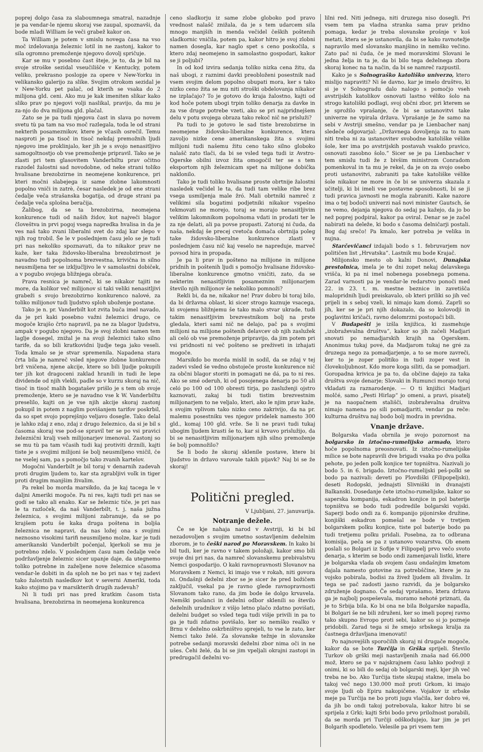poprej dolgo časa za slaboumnega smatral, nazadnje je pa vendar-le njemu skoraj vse zaupal, spoznavši, da bode mladi William še veči grabež kakor on.
Ta William je potem v smislu novega časa na vso moč izdelovanja železnic lotil in ne zastonj, kakor to sila ogromno premoženje njegovo dovolj spričuje.
Kar se mu v posebno čast šteje, je to, da je bil na svoje stroške sezidal vseučilišče v Kentucky, potem veliko, prekrasno poslopje za opere v New-Yorku in velikansko galerijo za slike. Svojim otrokom sezidal je v New-Yorku pet palač, od kterih se vsaka do 2 milijona gld. ceni. Ako mu je kak imeniten slikar kako sliko prav po njegovi volji naslikal, pravijo, da mu je za-njo do dva milijona gld. plačal.
Zato se je pa tudi njegova čast in slava po novem svetu tù pa tam na vso moč razlegala, toda le od strani nekterih posameznikov, ktere je včasih osrečil. Temu nasproti je pa tisoč in tisoč nekdaj premožnih ljudi njegovo ime proklinjalo, ker jih je s svojo nenasitljivo samogoltnostjo ob vse premoženje pripravil. Tako se je zlasti pri tem glasovitem Vanderbiltu prav očitno razodel žalostni sad novodobne, od neke strani toliko hvalisane brezobzirne in neomejene konkurence, pri kteri močni slabejega iz same zlobne lakomnosti popolno vniči in zatrè, česar nasledek je od ene strani čedalje veča strašanska bogatija, od druge strani pa čedalje veča splošna beračija.
Žalibog, da se ta brezobzirna, neomejena konkurence tudi od naših židov, kot največi blagor človeštva in prvi pogoj vsega napredka hvalisa in da je ves naš tako zvani liberalni svet do zdaj kar slepo v njih rog trobil. Še le v poslednjem času jelo se je tudi pri nas nekoliko spoznavati, da to nikakor prav ne kaže, ker taka židovsko-liberalna brezobzirnost je navadno tudi popolnoma brezvestna, krivična in silno neusmiljena ter se izključljivo le v samolastni dobiček, a v pogubo svojega bližnjega obrača.
Prava resnica je namreč, ki se nikakor tajiti ne more, da kolikor več milijonov si taki veliki nenasitljivi grabeži s svojo brezobzirno konkurenco nalové, za toliko milijonov tudi ljudstvo sploh uboženje postane.
Tako je n. pr. Vanderbilt kot zvita buča imel navado, da je pri kaki posebno važni železnici drugo, ce mogoče krajšo črto napravil, pa ne za blagor ljudstva, ampak v pogubo njegovo. Da je svoj zlobni namen tem laglje dosegel, znižal je na svoji železnici tako silno tarife, da so bili kratkovidni ljudje tega jako veseli. Toda kmalo se je stvar spremenila. Napadena stara črta bila je namreč vsled njegove zlobne konkurence brž vničena, njene akcije, ktere so bili ljudje pokupili ter jih kot dragoceni zaklad hranili in tudi že lepe dividende od njih vlekli, padle so v kurzu skoraj na nič, tisoč in tisoč malih bogatašev prišlo je s tem ob svoje premoženje, ktero se je navadno vse k W. Vanderbiltu preselilo, kajti on je vse njih akcije skoraj zastonj pokupil in potem z naglim povišanjem tarifov poskrbil, da so spet svojo poprejšnjo veljavo dosegle. Tako delal je lahko zdaj z eno, zdaj z drugo železnico, da si je bil s časoma skoraj vse pod-se spravil ter se po vsi pravici železnični kralj vseh milijonarjev imenoval. Zastonj so se mu tù pa tam včasih tudi kaj protiviti drznili, kajti tiste je s svojimi milijoni še bolj neusmiljeno vničil, če ne vselej sam, pa s pomočjo tako zvanih kartelov.
Mogočni Vanderbilt je bil toraj v denarnih zadevah proti drugim ljudem to, kar sta zgrabljivi volk in tiger proti drugim manjšim živalim.
Pa rekel bo morda marsikdo, da je kaj tacega le v daljni Ameriki mogoče. Pa ni res, kajti tudi pri nas se godí se tako ali enako. Kar se železnic tiče, je pri nas le ta razloček, da naš Vanderbilt, t. j. naša južna železnica, s svojimi milijoni zabranuje, da se po krajšem potu še kaka druga poštena in boljša železnica ne napravi, da nas ložej ona s svojimi neznosno visokimi tarifi neusmiljeno molze, kar je tudi amerikanski Vanderbilt počenjal, kjerkoli se mu je potrebno zdelo. V poslednjem času nam čedalje veče podržavljenje železnic sicer upanje daje, da utegnemo toliko potrebne in zaželjene nove železnice sčasoma vendar-le dobiti in da sploh ne bo pri nas v tej zadevi tako žalostnih nasledkov kot v severni Ameriki, toda kako stojimo pa v marsikterih drugih zadevah?
Ni li tudi pri nas pred kratkim časom tista hvalisana, brezobzirna in neomejena konkurenca
ceno sladkorju iz same zlobe globoko pod pravo vrednost nalašč znižala, da je s tem udarcem sila mnogo manjših in menda večidel čeških poštenih sladkornic vničila, potem pa, kakor hitro je svoj zlobni namen dosegla, kar naglo spet s ceno poskočila, s ktero zdaj neomejeno in samolastno gospodari, kakor se ji poljubi?
In od kod izvira sedanja toliko nizka cena žitu, da naš ubogi, z raznimi davki preobloženi posestnik nad vsem svojim delom popolno obupati mora, ker s tako nizko ceno žita se mu niti stroški obdelovanja nikakor ne izplačajo? To je gotovo do kraja žalostno, kajti od kod hoče potem ubogi trpin toliko denarja za davke in za vse druge potrebe vzeti, ako se pri najpridnejšem delu v potu svojega obraza tako rekoč nič ne prisluži?
Pa tudi to je gotovo le sad tiste brezobzirne in neomejene židovsko-liberalne konkurence, ktera zavoljo nizke cene amerikanskega žita s svojimi milijoni tudi našemu žitu ceno tako silno globoko nalašč zato tlači, da bi se vsled tega tudi iz Avstro-Ogerske obilni izvoz žita omogočil ter se s tem eksportom njih železnicam spet na milijone dobička naklonilo.
Tako je tudi toliko hvalisane proste obrtnije žalostni nasledek večidel le ta, da tudi tam velike ribe brez vsega usmiljenja male žró. Mali obrtniki namreč z velikimi sila bogatimi podjetniki nikakor vspešno tekmovati ne morejo, toraj se morajo nenasitljivim velikim lakomnikom popolnoma vdati in prodati ter le za nje delati, ali pa povse propasti. Zatoraj ni čuda, da naša, nekdaj še precej cvetoča domača obrtnija poleg take židovsko-liberalne konkurence zlasti v poslednjem času nič kaj veselo ne napreduje, marveč povsod hira in propada.
Je pa li prav in pošteno na milijone in milijone pridnih in poštenih ljudi s pomočjo hvalisane židovsko-liberalne konkurence gmotno vničiti, zato, da se nekterim nenasitljivim posameznim milijonarjem število njih milijonov še nekoliko pomnoži?
Rekli bi, da ne, nikakor ne! Prav dobro bi toraj bilo, da bi državna oblast, ki sicer strogo kaznuje vsacega, ki svojemu bližnjemu še tako malo stvar ukrade, tudi takim nenasitljivim brezvestnikom bolj na prste gledala, kteri sami nič ne delajo, pač pa s svojimi milijoni na milijone poštenih delavcev ob njih zaslužek ali celó ob vse premoženje pripravijo, da jim potem pri vsi pridnosti ni več pošteno se preživeti in izhajati mogoče.
Marsikdo bo morda mislil in sodil, da se zdaj v tej zadevi vsled še vedno obstoječe proste konkurence nič za občni blagor storiti in pomagati ne dá, pa to ni res. Ako se smé oderuh, ki od posojenega denarja po 50 ali celó po 100 od 100 obresti tirja, po zasluženji ojstro kaznovati, zakaj bi tudi tistim brezvestnim milijonarjem to ne veljalo, kteri, ako le njim prav kaže, s svojim vplivom tako nizko ceno zakrivijo, da na pr. malemu posestniku ves njegov pridelek namesto 300 gld., komaj 100 gld. vrže. Se li ne pravi tudi tukaj ubogim ljudem krasti še to, kar si krvavo prislužijo, da bi se nenasitljivim milijonarjem njih silno premoženje še bolj pomnožilo?
Se li bodo že skoraj sklenile postave, ktere bi ljudstvo in državo varovale takih pijavk? Naj bi se že skoraj!
Politični pregled.
V Ljubljani, 27. januvarija.
Notranje dežele.
Če se kje nahaja narod v Avstriji, ki bi bil nezadovoljen s svojim umetno sostavljenim deželnim zborom, je to češki narod po Moravskem. In kako bi bil tudi, ker je ravno v takem položaji, kakor smo bili svoje dni pri nas, da namreč slovanskemu prebivalstvu Nemci gospodarijo. O kaki ravnopravnosti Slovanov na Moravskem z Nemci, ki imajo vse v rokah, niti govora ni. Ondašnji deželni zbor se je sicer že pred božičem zaključil, vsekal pa je ravno glede ravnopravnosti Slovanom tako rano, da jim bode še dolgo krvavela. Nemški poslanci in deželni odbor sklenili so število deželnih uradnikov z višjo letno plačo zdatno povišati, deželni budget so vsled tega tudi višje privili in pa to ga je tudi zdatno povišalo, ker so nemško realko v Brnu v deželno oskrbništvo sprejeli, to vse le zato, ker Nemci tako želé. Za slovanske težnje in slovanske potrebe sedanji moravski deželni zbor nima oči in ne ušes. Čehi želé, da bi se jim vpeljali okrajni zastopi in predrugačil deželni vo-
lilni red. Niti jednega, niti druzega niso dosegli. Pri vsem tem pa vladna stranka sama prav pridno pomaga, kedar je treba slovanske prošnje v koš metati, ktera se je ustanovila, da bi se kako ravnotežje napravilo med slovansko manjšino in nemško večino. Zato pač ni čuda, če je med moravskimi Slovani le jedna želja in ta je, da bi bilo tega deželnega zbora skoraj konec na ta način, da bi se namreč razpustil.
Kako je s Solnograško katoliško univerzo, ktero mislijo napraviti? Ni še davno, kar je imelo društvo, ki si je v Solnogradu dalo nalogo s pomočjo vseh avstrijskih katolikov osnovati lastno véliko šolo na strogo katoliški podlagi, svoj občni zbor, pri kterem se je sprožilo vprašanje, če bi se ustanovitvi take univerze ne vpirala država. Vprašanje je že samo na sebi v Avstriji smešno, vendar pa je Lienbacher nanj sledeče odgovarjal: „Državnega dovoljenja za to nam niti treba ni za ustanovitev svobodne katoliške vélike šole, ker ima po avstrijskih postavah vsakdo pravico, osnovati zasobno šolo.“ Sicer se je pa Lienbacher v tem smislu tudi že z bivšim ministrom Conradom pomenkoval in ta mu je rekel, da je on za svojo osebo proti ustanovitvi, zabraniti pa take katoliške vélike šole nikakor ne more in če bi se univerza skazala z učitelji, ki bi imeli vse postavne sposobnosti, bi se ji tudi pravica javnosti ne mogla zabraniti. Kake nazore ima o tej bodoči univerzi naš novi minister Gautsch, še ne vemo, dejanja njegova do sedaj pa kažejo, da jo bo než poprej podpiral, kakor pa oviral. Denar se je začel nabirati na deleže, ki bodo s časoma delničarji postali. Bog daj srečo! Pa kmalo, ker potreba je velika in nujna.
Starčevičanci izdajali bodo s 1. februvarjem nov političen list „Hrvatska“. Lastnik mu bode Krajač.
Milijonsko mesto ob kalni Donovi, Dunajska prestolnica, imela je te dni zopet nekaj delavskega vrišča, ki pa ni imel nobenega posebnega pomena. Zarad varnosti pa je vendar-le redarstvo ponoči med 22. in 23. t. m. mestne beznice in zavetišča malopridnih ljudi preiskavalo, ob kteri priliki so jih več prijeli in s seboj vzeli, ki nimajo kam domú. Zaprli so jih, ker se je pri njih dokazalo, da so kolovodji in poglavitni kričači, ravno delomrzni postopači bili.
V Budapešti je izšla knjižica, ki zasmehuje „izobraževalna društva“, kakor so jih začeli Madjari snovati po nemadjarskih krajih na Ogerskem. Anonimus tukaj pové, da Madjarom tukaj ne gré za druzega nego za pomadjarjenje, a to se more zavreči, ker to je zoper politiko in tudi zoper vest in človekoljubnost. Kdo more koga siliti, da se pomadjari. Goropadna krivica je pa to, da občine dajejo za taka društva svoje denarje; Slovaki in Rumunci morajo toraj vkladati za raznarodenje. — O ti knjižici Madjari molčé, samo „Pesti Hirlap“ jo omeni, a pravi, pisatelj je na naopačnem stališči, izobraževalna društva nimajo namena po sili pomadjariti, vendar pa reče: kulturna društva naj bodo bolj modra in previdna.
Vnanje države.
Bolgarska vlada obrnila je svojo pozornost na bolgarsko in iztočno-rumelijsko armado, ktero hoče popolnoma preosnovati. Iz iztočno-rumelijske milice se bote napravili dve brigadi vsaka po dva polka pehote, po jeden polk konjice ter topništva. Nazivali jo bodo 5. in 6. brigado. Iztočno-rumelijski peš-polki se bodo pa nazivali: deveti po Plovdiški (Filipopeljski), deseti Rodopski, jednajsti Slivniški in dvanajsti Balkanski. Dosedanje čete iztočno-rumelijske, kakor so saperska kompanija, eskadron konjice in pol baterije topništva se bodo tudi podredile bolgarski vojski. Saperji bodo ondi za 6. kompanijo pijonirske družine, konjiški eskadron pomešal se bode v tretjem bolgarskem polku konjice, tiste pol baterije bodo pa tudi tretjemu polku pridali. Posebna, za to odbrana komisija, peča se pa z ustanovo vozarstva. Ob enem poslali so Bolgari iz Sofije v Filipopelj prvo večo svoto denarja, s kterim se bodo ondi zamenjavali listki, ktere je bolgarska vlada ob svojem času ondašnjim kmetom dajala namesto gotovine za potrebščine, ktere je za vojsko pobirala, bodisi za živež ljudem ali živalim. Iz tega se pač zadosti jasno razvidi, da je bolgarsko združenje dognano. Če sedaj vprašamo, ktera država ga je najbolj pospeševala, moramo nehoté priznati, da je to Srbija bila. Ko bi ona ne bila Bolgarske napadla, bi Bolgari še ne bili združeni, ker so imeli poprej ravno tako skupno Evropo proti sebi, kakor so si jo pozneje pridobili. Zarad tega si že smejo srbskega kralja za častnega državljana imenovati!
Po najnovejših sporočilih skoraj ni drugače mogoče, kakor da se bote Turčija in Grška sprijeli. Število Turkov ob grški meji nastavljenih znaša nad 66.000 mož, ktero se pa v najskrajnem času lahko podvoji z onimi, ki so bili do sedaj ob bolgarski meji, kjer jih več treba ne bo. Ako Turčija tiste skupaj stakne, imela bo takoj več nego 130.000 mož proti Grkom, ki imajo svoje ljudi ob Epiru nakopičene. Vojakov iz srbske meje pa Turčija ne bo proti jugu vlačila, ker dobro vé, da jih bo ondi takoj potrebovala, kakor hitro bi se sprijela z Grki; kajti Srbi bodo prvo priložnost porabili, da se morda pri Turčiji odškodujejo, kar jim je pri Bolgarih spodletelo. Velesile pa pri vsem tem